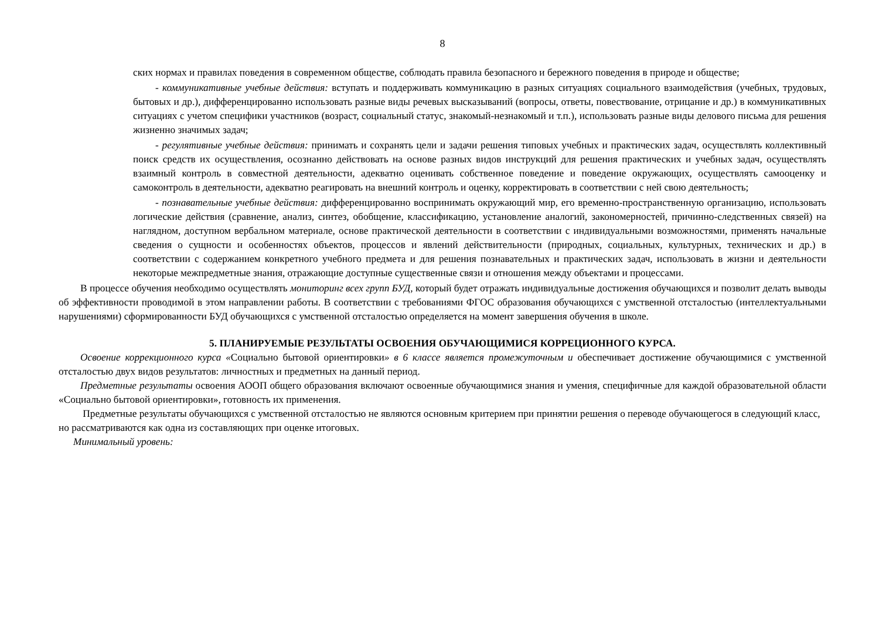8
ских нормах и правилах поведения в современном обществе, соблюдать правила безопасного и бережного поведения в природе и обществе;
- коммуникативные учебные действия: вступать и поддерживать коммуникацию в разных ситуациях социального взаимодействия (учебных, трудовых, бытовых и др.), дифференцированно использовать разные виды речевых высказываний (вопросы, ответы, повествование, отрицание и др.) в коммуникативных ситуациях с учетом специфики участников (возраст, социальный статус, знакомый-незнакомый и т.п.), использовать разные виды делового письма для решения жизненно значимых задач;
- регулятивные учебные действия: принимать и сохранять цели и задачи решения типовых учебных и практических задач, осуществлять коллективный поиск средств их осуществления, осознанно действовать на основе разных видов инструкций для решения практических и учебных задач, осуществлять взаимный контроль в совместной деятельности, адекватно оценивать собственное поведение и поведение окружающих, осуществлять самооценку и самоконтроль в деятельности, адекватно реагировать на внешний контроль и оценку, корректировать в соответствии с ней свою деятельность;
- познавательные учебные действия: дифференцированно воспринимать окружающий мир, его временно-пространственную организацию, использовать логические действия (сравнение, анализ, синтез, обобщение, классификацию, установление аналогий, закономерностей, причинно-следственных связей) на наглядном, доступном вербальном материале, основе практической деятельности в соответствии с индивидуальными возможностями, применять начальные сведения о сущности и особенностях объектов, процессов и явлений действительности (природных, социальных, культурных, технических и др.) в соответствии с содержанием конкретного учебного предмета и для решения познавательных и практических задач, использовать в жизни и деятельности некоторые межпредметные знания, отражающие доступные существенные связи и отношения между объектами и процессами.
В процессе обучения необходимо осуществлять мониторинг всех групп БУД, который будет отражать индивидуальные достижения обучающихся и позволит делать выводы об эффективности проводимой в этом направлении работы. В соответствии с требованиями ФГОС образования обучающихся с умственной отсталостью (интеллектуальными нарушениями) сформированности БУД обучающихся с умственной отсталостью определяется на момент завершения обучения в школе.
5. ПЛАНИРУЕМЫЕ РЕЗУЛЬТАТЫ ОСВОЕНИЯ ОБУЧАЮЩИМИСЯ КОРРЕЦИОННОГО КУРСА.
Освоение коррекционного курса «Социально бытовой ориентировки» в 6 классе является промежуточным и обеспечивает достижение обучающимися с умственной отсталостью двух видов результатов: личностных и предметных на данный период.
Предметные результаты освоения АООП общего образования включают освоенные обучающимися знания и умения, специфичные для каждой образовательной области «Социально бытовой ориентировки», готовность их применения.
Предметные результаты обучающихся с умственной отсталостью не являются основным критерием при принятии решения о переводе обучающегося в следующий класс, но рассматриваются как одна из составляющих при оценке итоговых.
Минимальный уровень: